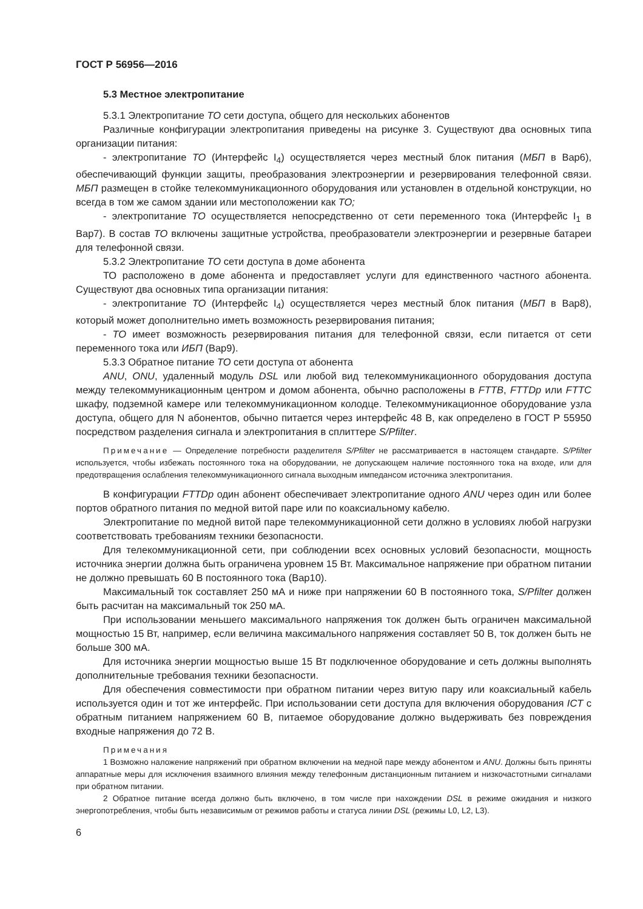ГОСТ Р 56956—2016
5.3 Местное электропитание
5.3.1 Электропитание ТО сети доступа, общего для нескольких абонентов
Различные конфигурации электропитания приведены на рисунке 3. Существуют два основных типа организации питания:
- электропитание ТО (Интерфейс I<sub>4</sub>) осуществляется через местный блок питания (МБП в Вар6), обеспечивающий функции защиты, преобразования электроэнергии и резервирования телефонной связи. МБП размещен в стойке телекоммуникационного оборудования или установлен в отдельной конструкции, но всегда в том же самом здании или местоположении как ТО;
- электропитание ТО осуществляется непосредственно от сети переменного тока (Интерфейс I<sub>1</sub> в Вар7). В состав ТО включены защитные устройства, преобразователи электроэнергии и резервные батареи для телефонной связи.
5.3.2 Электропитание ТО сети доступа в доме абонента
ТО расположено в доме абонента и предоставляет услуги для единственного частного абонента. Существуют два основных типа организации питания:
- электропитание ТО (Интерфейс I<sub>4</sub>) осуществляется через местный блок питания (МБП в Вар8), который может дополнительно иметь возможность резервирования питания;
- ТО имеет возможность резервирования питания для телефонной связи, если питается от сети переменного тока или ИБП (Вар9).
5.3.3 Обратное питание ТО сети доступа от абонента
ANU, ONU, удаленный модуль DSL или любой вид телекоммуникационного оборудования доступа между телекоммуникационным центром и домом абонента, обычно расположены в FTTB, FTTDp или FTTC шкафу, подземной камере или телекоммуникационном колодце. Телекоммуникационное оборудование узла доступа, общего для N абонентов, обычно питается через интерфейс 48 В, как определено в ГОСТ Р 55950 посредством разделения сигнала и электропитания в сплиттере S/Pfilter.
Примечание — Определение потребности разделителя S/Pfilter не рассматривается в настоящем стандарте. S/Pfilter используется, чтобы избежать постоянного тока на оборудовании, не допускающем наличие постоянного тока на входе, или для предотвращения ослабления телекоммуникационного сигнала выходным импедансом источника электропитания.
В конфигурации FTTDp один абонент обеспечивает электропитание одного ANU через один или более портов обратного питания по медной витой паре или по коаксиальному кабелю.
Электропитание по медной витой паре телекоммуникационной сети должно в условиях любой нагрузки соответствовать требованиям техники безопасности.
Для телекоммуникационной сети, при соблюдении всех основных условий безопасности, мощность источника энергии должна быть ограничена уровнем 15 Вт. Максимальное напряжение при обратном питании не должно превышать 60 В постоянного тока (Вар10).
Максимальный ток составляет 250 мА и ниже при напряжении 60 В постоянного тока, S/Pfilter должен быть расчитан на максимальный ток 250 мА.
При использовании меньшего максимального напряжения ток должен быть ограничен максимальной мощностью 15 Вт, например, если величина максимального напряжения составляет 50 В, ток должен быть не больше 300 мА.
Для источника энергии мощностью выше 15 Вт подключенное оборудование и сеть должны выполнять дополнительные требования техники безопасности.
Для обеспечения совместимости при обратном питании через витую пару или коаксиальный кабель используется один и тот же интерфейс. При использовании сети доступа для включения оборудования ICT с обратным питанием напряжением 60 В, питаемое оборудование должно выдерживать без повреждения входные напряжения до 72 В.
Примечания
1 Возможно наложение напряжений при обратном включении на медной паре между абонентом и ANU. Должны быть приняты аппаратные меры для исключения взаимного влияния между телефонным дистанционным питанием и низкочастотными сигналами при обратном питании.
2 Обратное питание всегда должно быть включено, в том числе при нахождении DSL в режиме ожидания и низкого энергопотребления, чтобы быть независимым от режимов работы и статуса линии DSL (режимы L0, L2, L3).
6